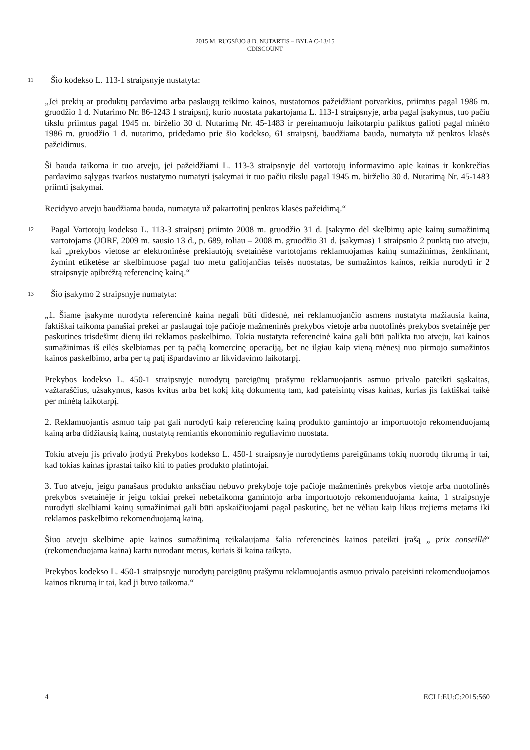2015 M. RUGSĖJO 8 D. NUTARTIS – BYLA C-13/15
CDISCOUNT
11 Šio kodekso L. 113-1 straipsnyje nustatyta:
„Jei prekių ar produktų pardavimo arba paslaugų teikimo kainos, nustatomos pažeidžiant potvarkius, priimtus pagal 1986 m. gruodžio 1 d. Nutarimo Nr. 86-1243 1 straipsnį, kurio nuostata pakartojama L. 113-1 straipsnyje, arba pagal įsakymus, tuo pačiu tikslu priimtus pagal 1945 m. birželio 30 d. Nutarimą Nr. 45-1483 ir pereinamuoju laikotarpiu paliktus galioti pagal minėto 1986 m. gruodžio 1 d. nutarimo, pridedamo prie šio kodekso, 61 straipsnį, baudžiama bauda, numatyta už penktos klasės pažeidimus.
Ši bauda taikoma ir tuo atveju, jei pažeidžiami L. 113-3 straipsnyje dėl vartotojų informavimo apie kainas ir konkrečias pardavimo sąlygas tvarkos nustatymo numatyti įsakymai ir tuo pačiu tikslu pagal 1945 m. birželio 30 d. Nutarimą Nr. 45-1483 priimti įsakymai.
Recidyvo atveju baudžiama bauda, numatyta už pakartotinį penktos klasės pažeidimą.“
12 Pagal Vartotojų kodekso L. 113-3 straipsnį priimto 2008 m. gruodžio 31 d. Įsakymo dėl skelbimų apie kainų sumažinimą vartotojams (JORF, 2009 m. sausio 13 d., p. 689, toliau – 2008 m. gruodžio 31 d. įsakymas) 1 straipsnio 2 punktą tuo atveju, kai „prekybos vietose ar elektroninėse prekiautojų svetainėse vartotojams reklamuojamas kainų sumažinimas, ženklinant, žymint etiketėse ar skelbimuose pagal tuo metu galiojančias teisės nuostatas, be sumažintos kainos, reikia nurodyti ir 2 straipsnyje apibrėžtą referencinę kainą.“
13 Šio įsakymo 2 straipsnyje numatyta:
„1. Šiame įsakyme nurodyta referencinė kaina negali būti didesnė, nei reklamuojančio asmens nustatyta mažiausia kaina, faktiškai taikoma panašiai prekei ar paslaugai toje pačioje mažmeninės prekybos vietoje arba nuotolinės prekybos svetainėje per paskutines trisdešimt dienų iki reklamos paskelbimo. Tokia nustatyta referencinė kaina gali būti palikta tuo atveju, kai kainos sumažinimas iš eilės skelbiamas per tą pačią komercinę operaciją, bet ne ilgiau kaip vieną mėnesį nuo pirmojo sumažintos kainos paskelbimo, arba per tą patį išpardavimo ar likvidavimo laikotarpį.
Prekybos kodekso L. 450-1 straipsnyje nurodytų pareigūnų prašymu reklamuojantis asmuo privalo pateikti sąskaitas, važtaraščius, užsakymus, kasos kvitus arba bet kokį kitą dokumentą tam, kad pateisintų visas kainas, kurias jis faktiškai taikė per minėtą laikotarpį.
2. Reklamuojantis asmuo taip pat gali nurodyti kaip referencinę kainą produkto gamintojo ar importuotojo rekomenduojamą kainą arba didžiausią kainą, nustatytą remiantis ekonominio reguliavimo nuostata.
Tokiu atveju jis privalo įrodyti Prekybos kodekso L. 450-1 straipsnyje nurodytiems pareigūnams tokių nuorodų tikrumą ir tai, kad tokias kainas įprastai taiko kiti to paties produkto platintojai.
3. Tuo atveju, jeigu panašaus produkto anksčiau nebuvo prekyboje toje pačioje mažmeninės prekybos vietoje arba nuotolinės prekybos svetainėje ir jeigu tokiai prekei nebetaikoma gamintojo arba importuotojo rekomenduojama kaina, 1 straipsnyje nurodyti skelbiami kainų sumažinimai gali būti apskaičiuojami pagal paskutinę, bet ne vėliau kaip likus trejiems metams iki reklamos paskelbimo rekomenduojamą kainą.
Šiuo atveju skelbime apie kainos sumažinimą reikalaujama šalia referencinės kainos pateikti įrašą „ prix conseillé“ (rekomenduojama kaina) kartu nurodant metus, kuriais ši kaina taikyta.
Prekybos kodekso L. 450-1 straipsnyje nurodytų pareigūnų prašymu reklamuojantis asmuo privalo pateisinti rekomenduojamos kainos tikrumą ir tai, kad ji buvo taikoma.“
4 ECLI:EU:C:2015:560